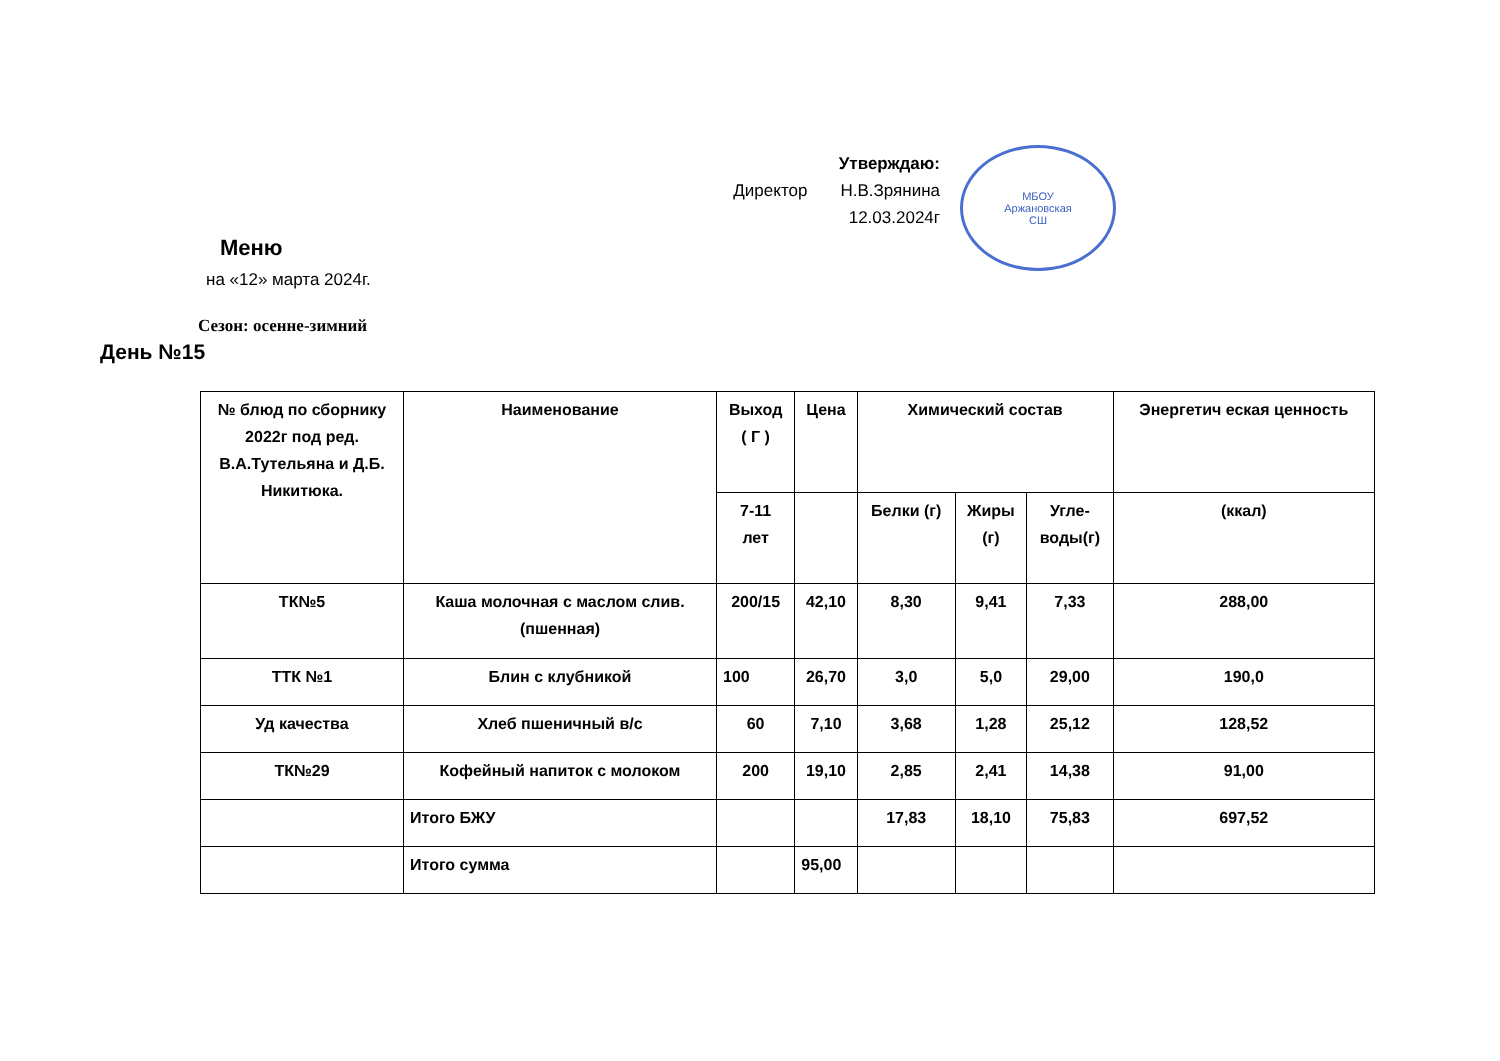Утверждаю:
Директор Н.В.Зрянина
12.03.2024г
МБОУ
Аржановская
СШ
Меню
на «12» марта 2024г.
Сезон: осенне-зимний
День №15
| № блюд по сборнику 2022г под ред. В.А.Тутельяна и Д.Б. Никитюка. | Наименование | Выход ( Г ) | Цена | Химический состав | | | Энергетич еская ценность |
| --- | --- | --- | --- | --- | --- | --- | --- |
| | | 7-11 лет | | Белки (г) | Жиры (г) | Угле- воды(г) | (ккал) |
| ТК№5 | Каша молочная с маслом слив.(пшенная) | 200/15 | 42,10 | 8,30 | 9,41 | 7,33 | 288,00 |
| ТТК №1 | Блин с клубникой | 100 | 26,70 | 3,0 | 5,0 | 29,00 | 190,0 |
| Уд качества | Хлеб пшеничный в/с | 60 | 7,10 | 3,68 | 1,28 | 25,12 | 128,52 |
| ТК№29 | Кофейный напиток с молоком | 200 | 19,10 | 2,85 | 2,41 | 14,38 | 91,00 |
| | Итого БЖУ | | | 17,83 | 18,10 | 75,83 | 697,52 |
| | Итого сумма | | 95,00 | | | | |